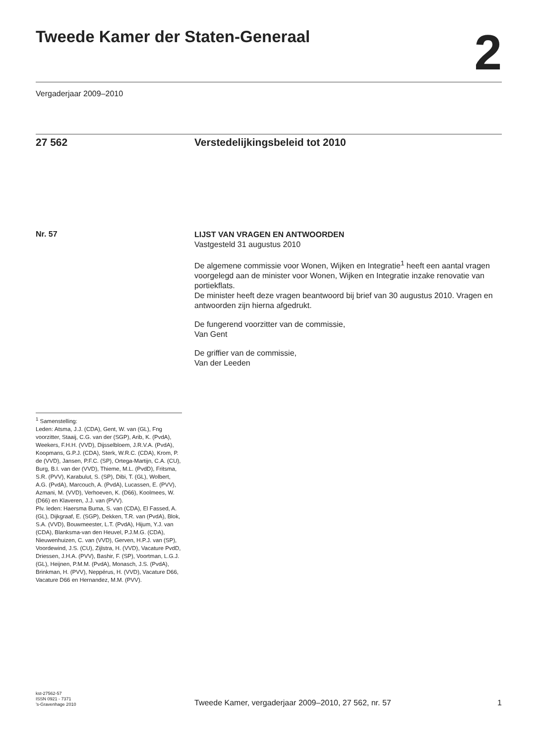Tweede Kamer der Staten-Generaal
2
Vergaderjaar 2009–2010
27 562 Verstedelijkingsbeleid tot 2010
Nr. 57
LIJST VAN VRAGEN EN ANTWOORDEN
Vastgesteld 31 augustus 2010
De algemene commissie voor Wonen, Wijken en Integratie<sup>1</sup> heeft een aantal vragen voorgelegd aan de minister voor Wonen, Wijken en Integratie inzake renovatie van portiekflats.
De minister heeft deze vragen beantwoord bij brief van 30 augustus 2010. Vragen en antwoorden zijn hierna afgedrukt.
De fungerend voorzitter van de commissie,
Van Gent
De griffier van de commissie,
Van der Leeden
<sup>1</sup> Samenstelling:
Leden: Atsma, J.J. (CDA), Gent, W. van (GL), Fng voorzitter, Staaij, C.G. van der (SGP), Arib, K. (PvdA), Weekers, F.H.H. (VVD), Dijsselbloem, J.R.V.A. (PvdA), Koopmans, G.P.J. (CDA), Sterk, W.R.C. (CDA), Krom, P. de (VVD), Jansen, P.F.C. (SP), Ortega-Martijn, C.A. (CU), Burg, B.I. van der (VVD), Thieme, M.L. (PvdD), Fritsma, S.R. (PVV), Karabulut, S. (SP), Dibi, T. (GL), Wolbert, A.G. (PvdA), Marcouch, A. (PvdA), Lucassen, E. (PVV), Azmani, M. (VVD), Verhoeven, K. (D66), Koolmees, W. (D66) en Klaveren, J.J. van (PVV).
Plv. leden: Haersma Buma, S. van (CDA), El Fassed, A. (GL), Dijkgraaf, E. (SGP), Dekken, T.R. van (PvdA), Blok, S.A. (VVD), Bouwmeester, L.T. (PvdA), Hijum, Y.J. van (CDA), Blanksma-van den Heuvel, P.J.M.G. (CDA), Nieuwenhuizen, C. van (VVD), Gerven, H.P.J. van (SP), Voordewind, J.S. (CU), Zijlstra, H. (VVD), Vacature PvdD, Driessen, J.H.A. (PVV), Bashir, F. (SP), Voortman, L.G.J. (GL), Heijnen, P.M.M. (PvdA), Monasch, J.S. (PvdA), Brinkman, H. (PVV), Neppérus, H. (VVD), Vacature D66, Vacature D66 en Hernandez, M.M. (PVV).
kst-27562-57
ISSN 0921 - 7371
’s-Gravenhage 2010
Tweede Kamer, vergaderjaar 2009–2010, 27 562, nr. 57
1